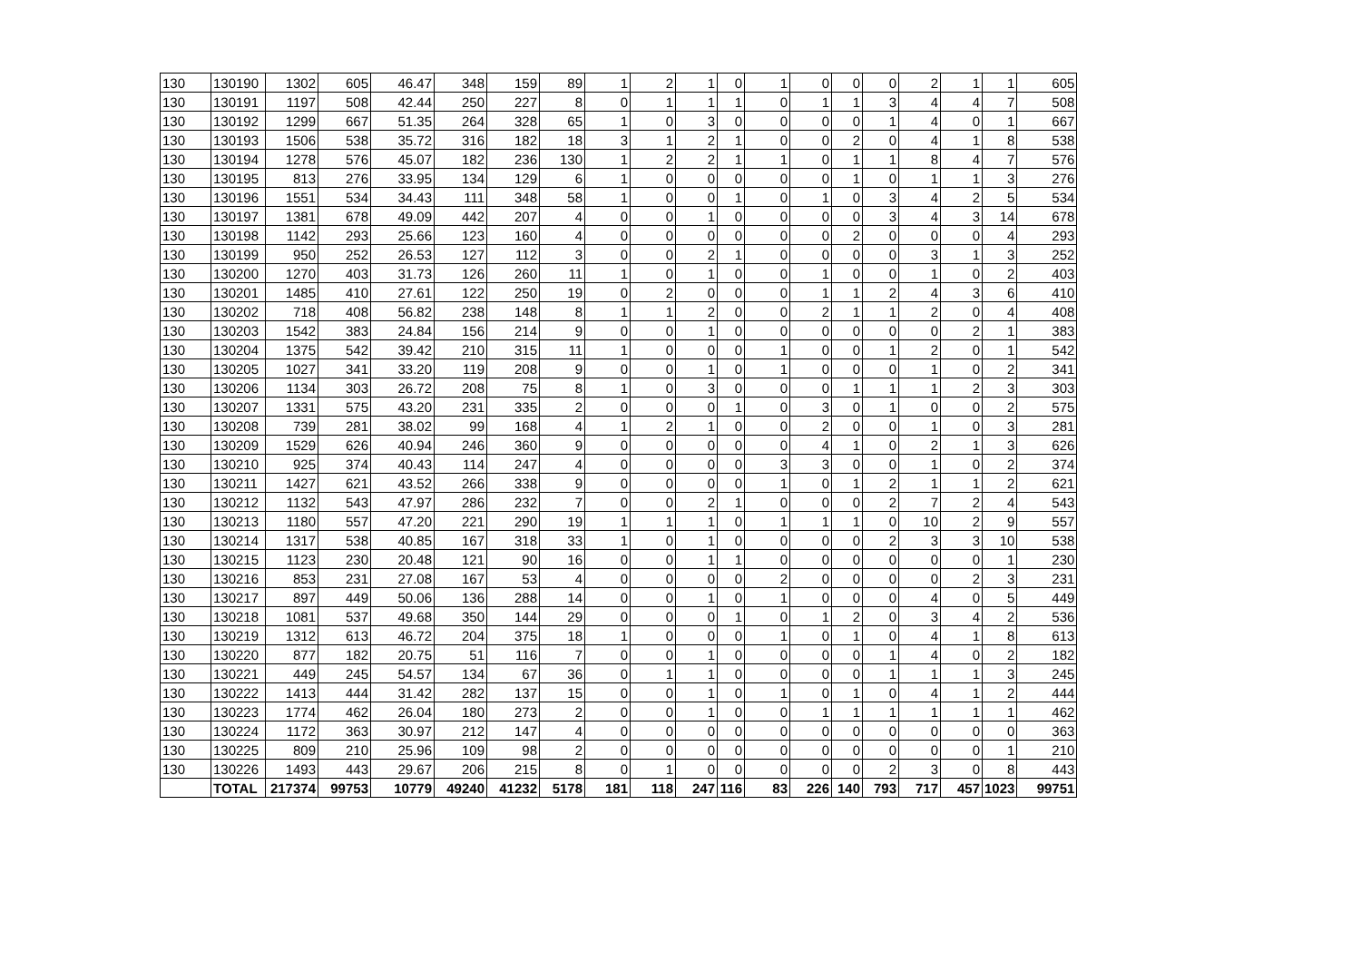| 130 | 130190 | 1302 | 605 | 46.47 | 348 | 159 | 89 | 1 | 2 | 1 | 0 | 1 | 0 | 0 | 0 | 2 | 1 | 1 | 605 |
| 130 | 130191 | 1197 | 508 | 42.44 | 250 | 227 | 8 | 0 | 1 | 1 | 1 | 0 | 1 | 1 | 3 | 4 | 4 | 7 | 508 |
| 130 | 130192 | 1299 | 667 | 51.35 | 264 | 328 | 65 | 1 | 0 | 3 | 0 | 0 | 0 | 0 | 1 | 4 | 0 | 1 | 667 |
| 130 | 130193 | 1506 | 538 | 35.72 | 316 | 182 | 18 | 3 | 1 | 2 | 1 | 0 | 0 | 2 | 0 | 4 | 1 | 8 | 538 |
| 130 | 130194 | 1278 | 576 | 45.07 | 182 | 236 | 130 | 1 | 2 | 2 | 1 | 1 | 0 | 1 | 1 | 8 | 4 | 7 | 576 |
| 130 | 130195 | 813 | 276 | 33.95 | 134 | 129 | 6 | 1 | 0 | 0 | 0 | 0 | 0 | 1 | 0 | 1 | 1 | 3 | 276 |
| 130 | 130196 | 1551 | 534 | 34.43 | 111 | 348 | 58 | 1 | 0 | 0 | 1 | 0 | 1 | 0 | 3 | 4 | 2 | 5 | 534 |
| 130 | 130197 | 1381 | 678 | 49.09 | 442 | 207 | 4 | 0 | 0 | 1 | 0 | 0 | 0 | 0 | 3 | 4 | 3 | 14 | 678 |
| 130 | 130198 | 1142 | 293 | 25.66 | 123 | 160 | 4 | 0 | 0 | 0 | 0 | 0 | 0 | 2 | 0 | 0 | 0 | 4 | 293 |
| 130 | 130199 | 950 | 252 | 26.53 | 127 | 112 | 3 | 0 | 0 | 2 | 1 | 0 | 0 | 0 | 0 | 3 | 1 | 3 | 252 |
| 130 | 130200 | 1270 | 403 | 31.73 | 126 | 260 | 11 | 1 | 0 | 1 | 0 | 0 | 1 | 0 | 0 | 1 | 0 | 2 | 403 |
| 130 | 130201 | 1485 | 410 | 27.61 | 122 | 250 | 19 | 0 | 2 | 0 | 0 | 0 | 1 | 1 | 2 | 4 | 3 | 6 | 410 |
| 130 | 130202 | 718 | 408 | 56.82 | 238 | 148 | 8 | 1 | 1 | 2 | 0 | 0 | 2 | 1 | 1 | 2 | 0 | 4 | 408 |
| 130 | 130203 | 1542 | 383 | 24.84 | 156 | 214 | 9 | 0 | 0 | 1 | 0 | 0 | 0 | 0 | 0 | 0 | 2 | 1 | 383 |
| 130 | 130204 | 1375 | 542 | 39.42 | 210 | 315 | 11 | 1 | 0 | 0 | 0 | 1 | 0 | 0 | 1 | 2 | 0 | 1 | 542 |
| 130 | 130205 | 1027 | 341 | 33.20 | 119 | 208 | 9 | 0 | 0 | 1 | 0 | 1 | 0 | 0 | 0 | 1 | 0 | 2 | 341 |
| 130 | 130206 | 1134 | 303 | 26.72 | 208 | 75 | 8 | 1 | 0 | 3 | 0 | 0 | 0 | 1 | 1 | 1 | 2 | 3 | 303 |
| 130 | 130207 | 1331 | 575 | 43.20 | 231 | 335 | 2 | 0 | 0 | 0 | 1 | 0 | 3 | 0 | 1 | 0 | 0 | 2 | 575 |
| 130 | 130208 | 739 | 281 | 38.02 | 99 | 168 | 4 | 1 | 2 | 1 | 0 | 0 | 2 | 0 | 0 | 1 | 0 | 3 | 281 |
| 130 | 130209 | 1529 | 626 | 40.94 | 246 | 360 | 9 | 0 | 0 | 0 | 0 | 0 | 4 | 1 | 0 | 2 | 1 | 3 | 626 |
| 130 | 130210 | 925 | 374 | 40.43 | 114 | 247 | 4 | 0 | 0 | 0 | 0 | 3 | 3 | 0 | 0 | 1 | 0 | 2 | 374 |
| 130 | 130211 | 1427 | 621 | 43.52 | 266 | 338 | 9 | 0 | 0 | 0 | 0 | 1 | 0 | 1 | 2 | 1 | 1 | 2 | 621 |
| 130 | 130212 | 1132 | 543 | 47.97 | 286 | 232 | 7 | 0 | 0 | 2 | 1 | 0 | 0 | 0 | 2 | 7 | 2 | 4 | 543 |
| 130 | 130213 | 1180 | 557 | 47.20 | 221 | 290 | 19 | 1 | 1 | 1 | 0 | 1 | 1 | 1 | 0 | 10 | 2 | 9 | 557 |
| 130 | 130214 | 1317 | 538 | 40.85 | 167 | 318 | 33 | 1 | 0 | 1 | 0 | 0 | 0 | 0 | 2 | 3 | 3 | 10 | 538 |
| 130 | 130215 | 1123 | 230 | 20.48 | 121 | 90 | 16 | 0 | 0 | 1 | 1 | 0 | 0 | 0 | 0 | 0 | 0 | 1 | 230 |
| 130 | 130216 | 853 | 231 | 27.08 | 167 | 53 | 4 | 0 | 0 | 0 | 0 | 2 | 0 | 0 | 0 | 0 | 2 | 3 | 231 |
| 130 | 130217 | 897 | 449 | 50.06 | 136 | 288 | 14 | 0 | 0 | 1 | 0 | 1 | 0 | 0 | 0 | 4 | 0 | 5 | 449 |
| 130 | 130218 | 1081 | 537 | 49.68 | 350 | 144 | 29 | 0 | 0 | 0 | 1 | 0 | 1 | 2 | 0 | 3 | 4 | 2 | 536 |
| 130 | 130219 | 1312 | 613 | 46.72 | 204 | 375 | 18 | 1 | 0 | 0 | 0 | 1 | 0 | 1 | 0 | 4 | 1 | 8 | 613 |
| 130 | 130220 | 877 | 182 | 20.75 | 51 | 116 | 7 | 0 | 0 | 1 | 0 | 0 | 0 | 0 | 1 | 4 | 0 | 2 | 182 |
| 130 | 130221 | 449 | 245 | 54.57 | 134 | 67 | 36 | 0 | 1 | 1 | 0 | 0 | 0 | 0 | 1 | 1 | 1 | 3 | 245 |
| 130 | 130222 | 1413 | 444 | 31.42 | 282 | 137 | 15 | 0 | 0 | 1 | 0 | 1 | 0 | 1 | 0 | 4 | 1 | 2 | 444 |
| 130 | 130223 | 1774 | 462 | 26.04 | 180 | 273 | 2 | 0 | 0 | 1 | 0 | 0 | 1 | 1 | 1 | 1 | 1 | 1 | 462 |
| 130 | 130224 | 1172 | 363 | 30.97 | 212 | 147 | 4 | 0 | 0 | 0 | 0 | 0 | 0 | 0 | 0 | 0 | 0 | 0 | 363 |
| 130 | 130225 | 809 | 210 | 25.96 | 109 | 98 | 2 | 0 | 0 | 0 | 0 | 0 | 0 | 0 | 0 | 0 | 0 | 1 | 210 |
| 130 | 130226 | 1493 | 443 | 29.67 | 206 | 215 | 8 | 0 | 1 | 0 | 0 | 0 | 0 | 0 | 2 | 3 | 0 | 8 | 443 |
| | TOTAL | 217374 | 99753 | 10779 | 49240 | 41232 | 5178 | 181 | 118 | 247 | 116 | 83 | 226 | 140 | 793 | 717 | 457 | 1023 | 99751 |